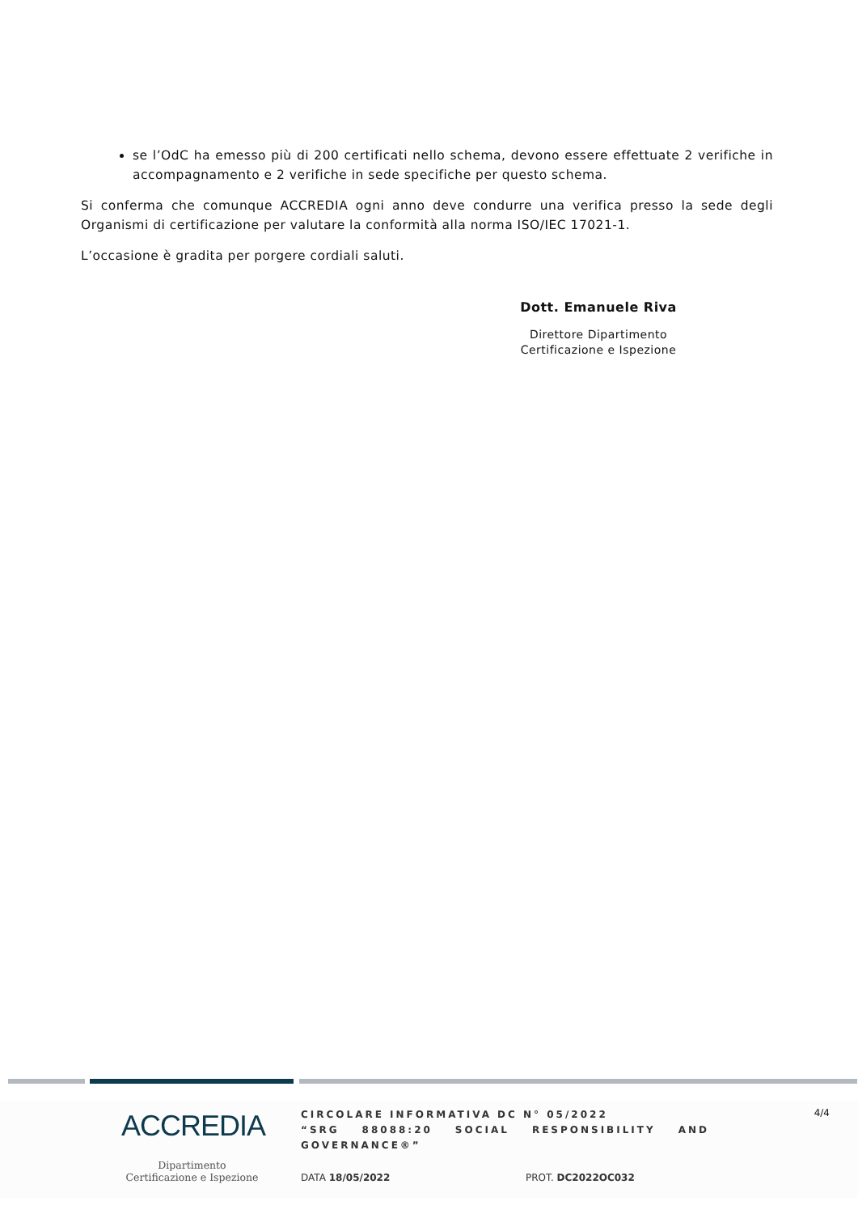se l’OdC ha emesso più di 200 certificati nello schema, devono essere effettuate 2 verifiche in accompagnamento e 2 verifiche in sede specifiche per questo schema.
Si conferma che comunque ACCREDIA ogni anno deve condurre una verifica presso la sede degli Organismi di certificazione per valutare la conformità alla norma ISO/IEC 17021-1.
L’occasione è gradita per porgere cordiali saluti.
Dott. Emanuele Riva
Direttore Dipartimento
Certificazione e Ispezione
ACCREDIA
Dipartimento
Certificazione e Ispezione
CIRCOLARE INFORMATIVA DC N° 05/2022
“SRG 88088:20 SOCIAL RESPONSIBILITY AND GOVERNANCE®”
4/4
DATA 18/05/2022 PROT. DC2022OC032